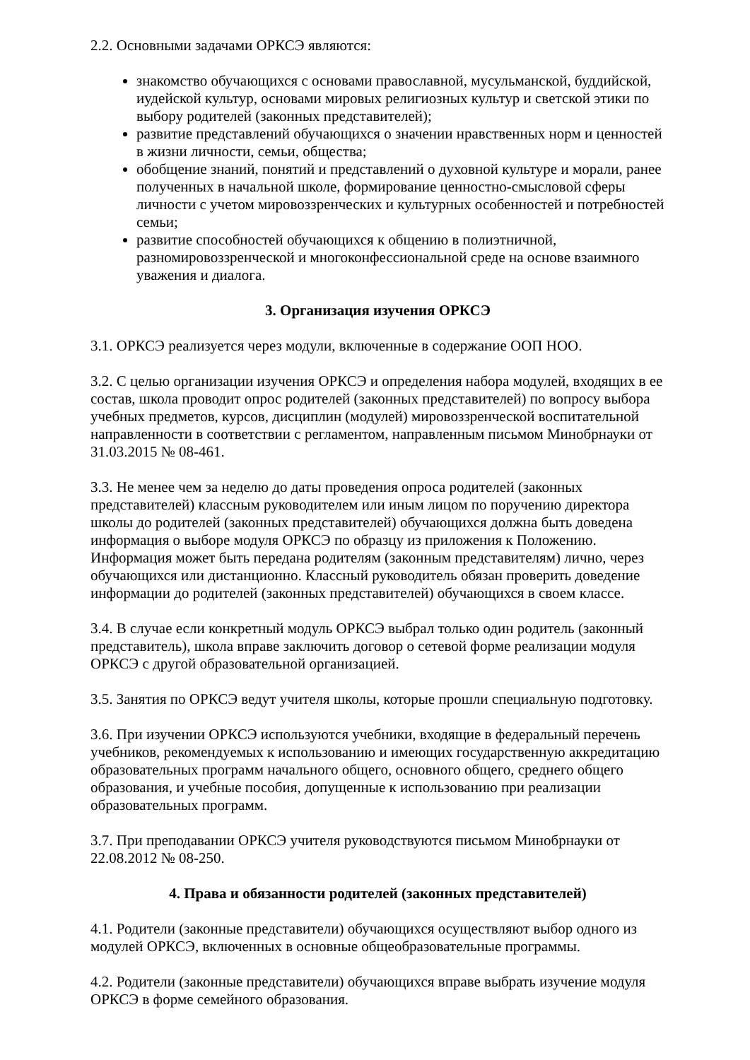2.2. Основными задачами ОРКСЭ являются:
знакомство обучающихся с основами православной, мусульманской, буддийской, иудейской культур, основами мировых религиозных культур и светской этики по выбору родителей (законных представителей);
развитие представлений обучающихся о значении нравственных норм и ценностей в жизни личности, семьи, общества;
обобщение знаний, понятий и представлений о духовной культуре и морали, ранее полученных в начальной школе, формирование ценностно-смысловой сферы личности с учетом мировоззренческих и культурных особенностей и потребностей семьи;
развитие способностей обучающихся к общению в полиэтничной, разномировоззренческой и многоконфессиональной среде на основе взаимного уважения и диалога.
3. Организация изучения ОРКСЭ
3.1. ОРКСЭ реализуется через модули, включенные в содержание ООП НОО.
3.2. С целью организации изучения ОРКСЭ и определения набора модулей, входящих в ее состав, школа проводит опрос родителей (законных представителей) по вопросу выбора учебных предметов, курсов, дисциплин (модулей) мировоззренческой воспитательной направленности в соответствии с регламентом, направленным письмом Минобрнауки от 31.03.2015 № 08-461.
3.3. Не менее чем за неделю до даты проведения опроса родителей (законных представителей) классным руководителем или иным лицом по поручению директора школы до родителей (законных представителей) обучающихся должна быть доведена информация о выборе модуля ОРКСЭ по образцу из приложения к Положению. Информация может быть передана родителям (законным представителям) лично, через обучающихся или дистанционно. Классный руководитель обязан проверить доведение информации до родителей (законных представителей) обучающихся в своем классе.
3.4. В случае если конкретный модуль ОРКСЭ выбрал только один родитель (законный представитель), школа вправе заключить договор о сетевой форме реализации модуля ОРКСЭ с другой образовательной организацией.
3.5. Занятия по ОРКСЭ ведут учителя школы, которые прошли специальную подготовку.
3.6. При изучении ОРКСЭ используются учебники, входящие в федеральный перечень учебников, рекомендуемых к использованию и имеющих государственную аккредитацию образовательных программ начального общего, основного общего, среднего общего образования, и учебные пособия, допущенные к использованию при реализации образовательных программ.
3.7. При преподавании ОРКСЭ учителя руководствуются письмом Минобрнауки от 22.08.2012 № 08-250.
4. Права и обязанности родителей (законных представителей)
4.1. Родители (законные представители) обучающихся осуществляют выбор одного из модулей ОРКСЭ, включенных в основные общеобразовательные программы.
4.2. Родители (законные представители) обучающихся вправе выбрать изучение модуля ОРКСЭ в форме семейного образования.